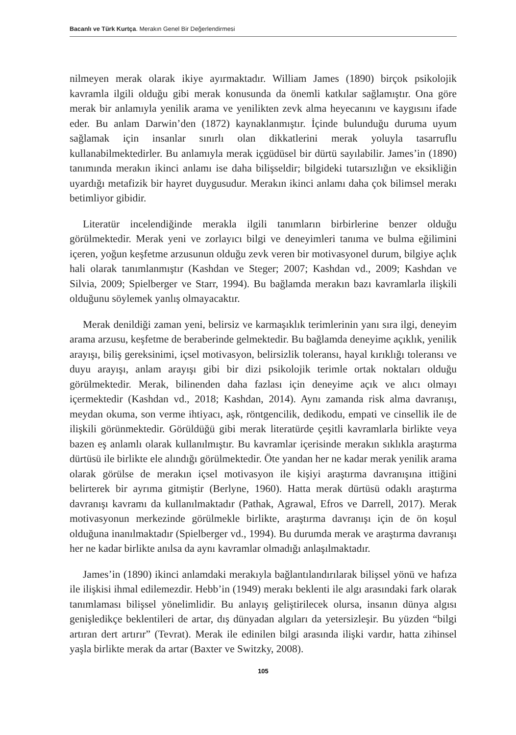Bacanlı ve Türk Kurtça. Merakın Genel Bir Değerlendirmesi
nilmeyen merak olarak ikiye ayırmaktadır. William James (1890) birçok psikolojik kavramla ilgili olduğu gibi merak konusunda da önemli katkılar sağlamıştır. Ona göre merak bir anlamıyla yenilik arama ve yenilikten zevk alma heyecanını ve kaygısını ifade eder. Bu anlam Darwin’den (1872) kaynaklanmıştır. İçinde bulunduğu duruma uyum sağlamak için insanlar sınırlı olan dikkatlerini merak yoluyla tasarruflu kullanabilmektedirler. Bu anlamıyla merak içgüdüsel bir dürtü sayılabilir. James’in (1890) tanımında merakın ikinci anlamı ise daha bilişseldir; bilgideki tutarsızlığın ve eksikliğin uyardığı metafizik bir hayret duygusudur. Merakın ikinci anlamı daha çok bilimsel merakı betimliyor gibidir.
Literatür incelendiğinde merakla ilgili tanımların birbirlerine benzer olduğu görülmektedir. Merak yeni ve zorlayıcı bilgi ve deneyimleri tanıma ve bulma eğilimini içeren, yoğun keşfetme arzusunun olduğu zevk veren bir motivasyonel durum, bilgiye açlık hali olarak tanımlanmıştır (Kashdan ve Steger; 2007; Kashdan vd., 2009; Kashdan ve Silvia, 2009; Spielberger ve Starr, 1994). Bu bağlamda merakın bazı kavramlarla ilişkili olduğunu söylemek yanlış olmayacaktır.
Merak denildiği zaman yeni, belirsiz ve karmaşıklık terimlerinin yanı sıra ilgi, deneyim arama arzusu, keşfetme de beraberinde gelmektedir. Bu bağlamda deneyime açıklık, yenilik arayışı, biliş gereksinimi, içsel motivasyon, belirsizlik toleransı, hayal kırıklığı toleransı ve duyu arayışı, anlam arayışı gibi bir dizi psikolojik terimle ortak noktaları olduğu görülmektedir. Merak, bilinenden daha fazlası için deneyime açık ve alıcı olmayı içermektedir (Kashdan vd., 2018; Kashdan, 2014). Aynı zamanda risk alma davranışı, meydan okuma, son verme ihtiyacı, aşk, röntgencilik, dedikodu, empati ve cinsellik ile de ilişkili görünmektedir. Görüldüğü gibi merak literatürde çeşitli kavramlarla birlikte veya bazen eş anlamlı olarak kullanılmıştır. Bu kavramlar içerisinde merakın sıklıkla araştırma dürtüsü ile birlikte ele alındığı görülmektedir. Öte yandan her ne kadar merak yenilik arama olarak görülse de merakın içsel motivasyon ile kişiyi araştırma davranışına ittiğini belirterek bir ayrıma gitmiştir (Berlyne, 1960). Hatta merak dürtüsü odaklı araştırma davranışı kavramı da kullanılmaktadır (Pathak, Agrawal, Efros ve Darrell, 2017). Merak motivasyonun merkezinde görülmekle birlikte, araştırma davranışı için de ön koşul olduğuna inanılmaktadır (Spielberger vd., 1994). Bu durumda merak ve araştırma davranışı her ne kadar birlikte anılsa da aynı kavramlar olmadığı anlaşılmaktadır.
James’in (1890) ikinci anlamdaki merakıyla bağlantılandırılarak bilişsel yönü ve hafıza ile ilişkisi ihmal edilemezdir. Hebb’in (1949) merakı beklenti ile algı arasındaki fark olarak tanımlaması bilişsel yönelimlidir. Bu anlayış geliştirilecek olursa, insanın dünya algısı genişledikçe beklentileri de artar, dış dünyadan algıları da yetersizleşir. Bu yüzden “bilgi artıran dert artırır” (Tevrat). Merak ile edinilen bilgi arasında ilişki vardır, hatta zihinsel yaşla birlikte merak da artar (Baxter ve Switzky, 2008).
105